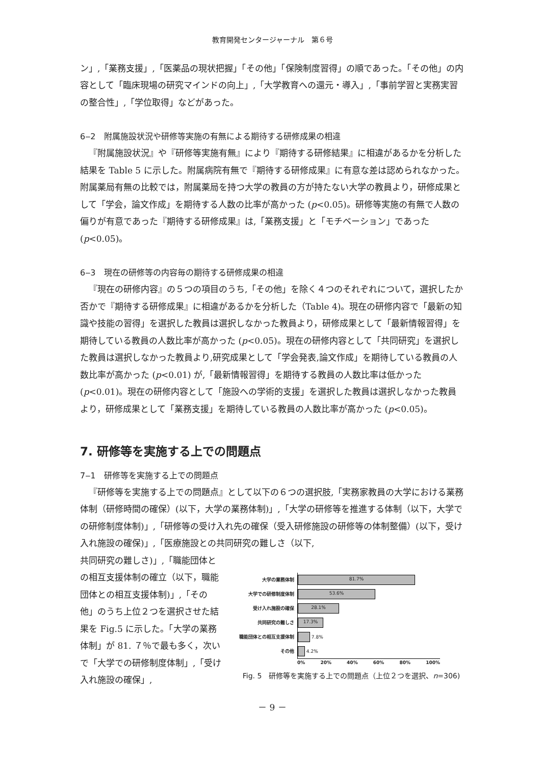教育開発センタージャーナル　第６号
ン」,「業務支援」,「医薬品の現状把握」「その他」「保険制度習得」の順であった。「その他」の内容として「臨床現場の研究マインドの向上」,「大学教育への還元・導入」,「事前学習と実務実習の整合性」,「学位取得」などがあった。
6‒2　附属施設状況や研修等実施の有無による期待する研修成果の相違
『附属施設状況』や『研修等実施有無』により『期待する研修結果』に相違があるかを分析した結果を Table 5 に示した。附属病院有無で『期待する研修成果』に有意な差は認められなかった。附属薬局有無の比較では，附属薬局を持つ大学の教員の方が持たない大学の教員より，研修成果として「学会，論文作成」を期待する人数の比率が高かった (p<0.05)。研修等実施の有無で人数の偏りが有意であった『期待する研修成果』は,「業務支援」と「モチベーション」であった (p<0.05)。
6‒3　現在の研修等の内容毎の期待する研修成果の相違
『現在の研修内容』の５つの項目のうち,「その他」を除く４つのそれぞれについて，選択したか否かで『期待する研修成果』に相違があるかを分析した（Table 4)。現在の研修内容で「最新の知識や技能の習得」を選択した教員は選択しなかった教員より，研修成果として「最新情報習得」を期待している教員の人数比率が高かった (p<0.05)。現在の研修内容として「共同研究」を選択した教員は選択しなかった教員より,研究成果として「学会発表,論文作成」を期待している教員の人数比率が高かった (p<0.01) が,「最新情報習得」を期待する教員の人数比率は低かった (p<0.01)。現在の研修内容として「施設への学術的支援」を選択した教員は選択しなかった教員より，研修成果として「業務支援」を期待している教員の人数比率が高かった (p<0.05)。
7. 研修等を実施する上での問題点
7‒1　研修等を実施する上での問題点
『研修等を実施する上での問題点』として以下の６つの選択肢,「実務家教員の大学における業務体制（研修時間の確保）(以下，大学の業務体制)」,「大学の研修等を推進する体制（以下，大学での研修制度体制)」,「研修等の受け入れ先の確保（受入研修施設の研修等の体制整備）(以下，受け入れ施設の確保)」,「医療施設との共同研究の難しさ（以下,
共同研究の難しさ)」,「職能団体との相互支援体制の確立（以下，職能団体との相互支援体制)」,「その他」のうち上位２つを選択させた結果を Fig.5 に示した。「大学の業務体制」が 81. ７％で最も多く，次いで「大学での研修制度体制」,「受け入れ施設の確保」,
大学の業務体制
81.7%
大学での研修制度体制
53.6%
受け入れ施設の確保
28.1%
共同研究の難しさ
17.3%
職能団体との相互支援体制
7.8%
その他
4.2%
0% 20% 40% 60% 80% 100%
Fig. 5　研修等を実施する上での問題点（上位２つを選択、n=306)
－ 9 －